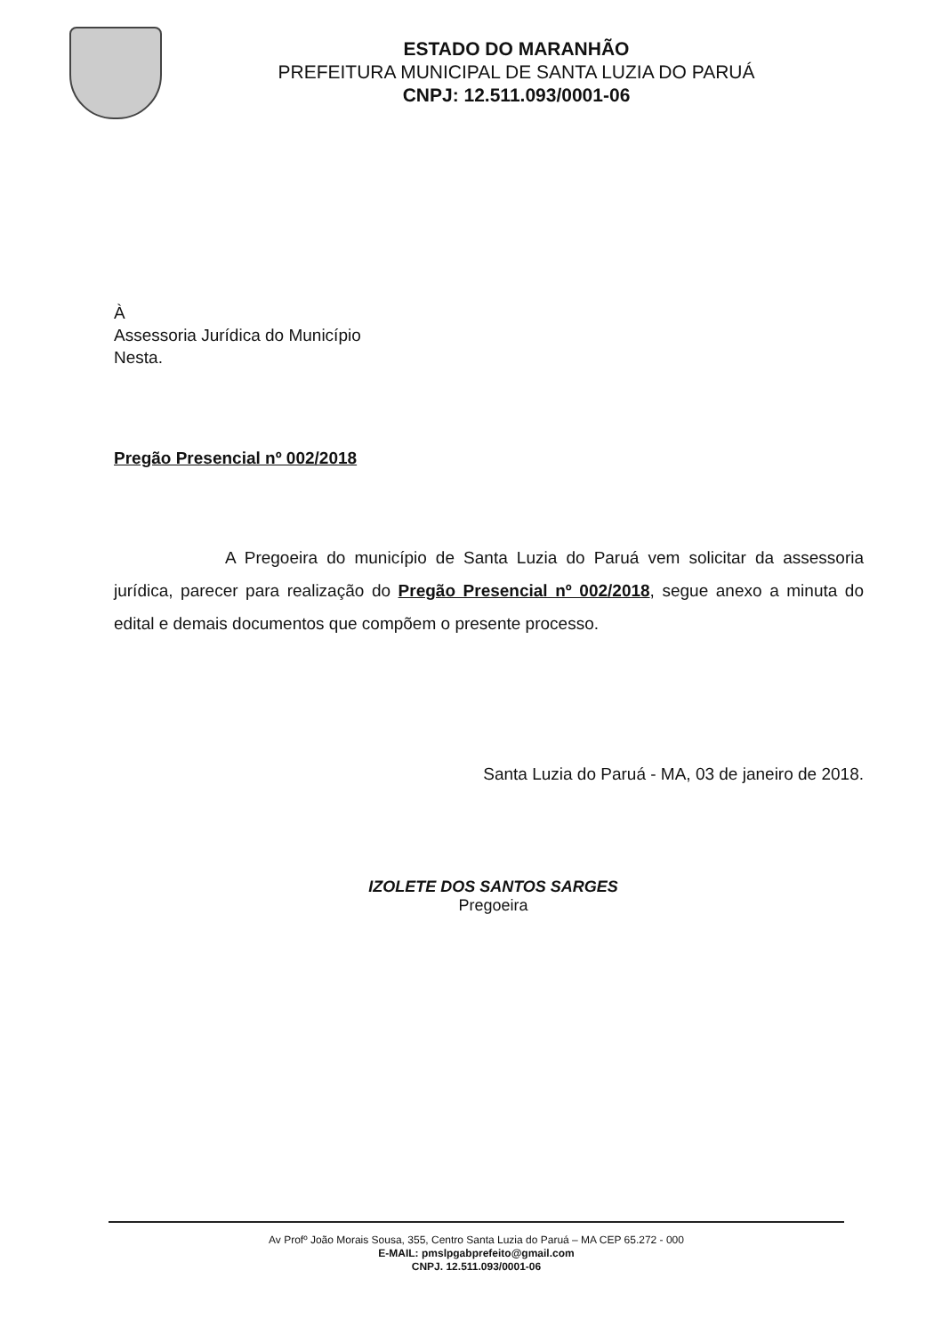ESTADO DO MARANHÃO
PREFEITURA MUNICIPAL DE SANTA LUZIA DO PARUÁ
CNPJ: 12.511.093/0001-06
À
Assessoria Jurídica do Município
Nesta.
Pregão Presencial nº 002/2018
A Pregoeira do município de Santa Luzia do Paruá vem solicitar da assessoria jurídica, parecer para realização do Pregão Presencial nº 002/2018, segue anexo a minuta do edital e demais documentos que compõem o presente processo.
Santa Luzia do Paruá - MA, 03 de janeiro de 2018.
IZOLETE DOS SANTOS SARGES
Pregoeira
Av Profº João Morais Sousa, 355, Centro Santa Luzia do Paruá – MA CEP 65.272 - 000
E-MAIL: pmslpgabprefeito@gmail.com
CNPJ. 12.511.093/0001-06